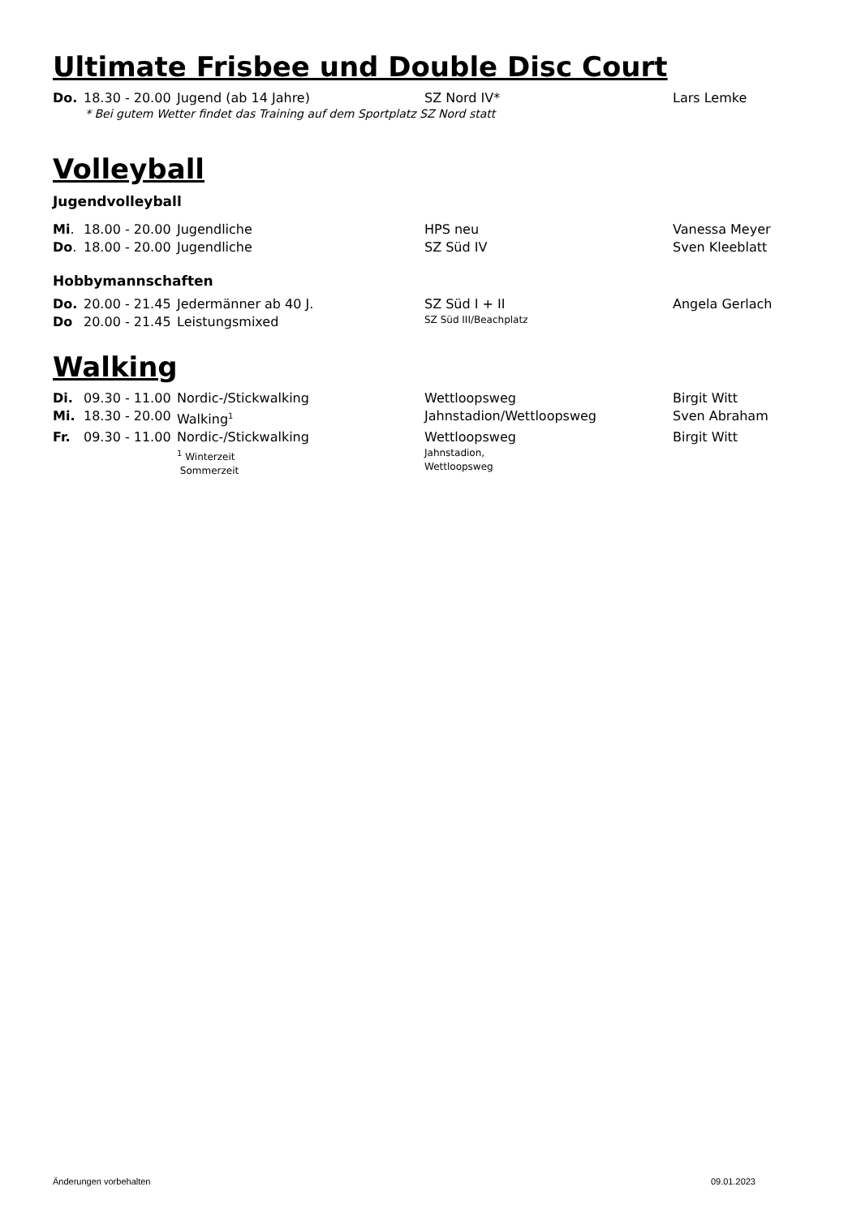Ultimate Frisbee und Double Disc Court
Do. 18.30 - 20.00 Jugend (ab 14 Jahre) SZ Nord IV* Lars Lemke
* Bei gutem Wetter findet das Training auf dem Sportplatz SZ Nord statt
Volleyball
Jugendvolleyball
Mi. 18.00 - 20.00 Jugendliche HPS neu Vanessa Meyer
Do. 18.00 - 20.00 Jugendliche SZ Süd IV Sven Kleeblatt
Hobbymannschaften
Do. 20.00 - 21.45 Jedermänner ab 40 J. SZ Süd I + II Angela Gerlach
Do 20.00 - 21.45 Leistungsmixed SZ Süd III/Beachplatz
Walking
Di. 09.30 - 11.00 Nordic-/Stickwalking Wettloopsweg Birgit Witt
Mi. 18.30 - 20.00 Walking<sup>1</sup> Jahnstadion/Wettloopsweg Sven Abraham
Fr. 09.30 - 11.00 Nordic-/Stickwalking Wettloopsweg Birgit Witt
<sup>1</sup> Winterzeit
Sommerzeit Jahnstadion,
Wettloopsweg
Änderungen vorbehalten 09.01.2023